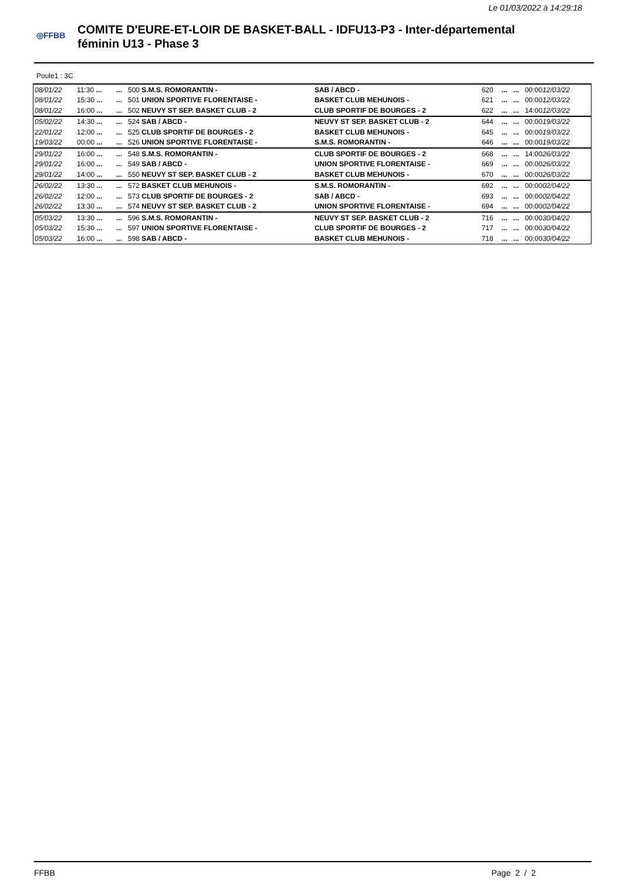Le 01/03/2022 à 14:29:18
◎FFBB
COMITE D'EURE-ET-LOIR DE BASKET-BALL - IDFU13-P3 - Inter-départemental féminin U13 - Phase 3
Poule1 : 3C
| 08/01/22 | 11:30 ... | ... | 500 S.M.S. ROMORANTIN - | SAB / ABCD - | 620 | ... | ... | 00:00 12/03/22 |
| 08/01/22 | 15:30 ... | ... | 501 UNION SPORTIVE FLORENTAISE - | BASKET CLUB MEHUNOIS - | 621 | ... | ... | 00:00 12/03/22 |
| 08/01/22 | 16:00 ... | ... | 502 NEUVY ST SEP. BASKET CLUB - 2 | CLUB SPORTIF DE BOURGES - 2 | 622 | ... | ... | 14:00 12/03/22 |
| 05/02/22 | 14:30 ... | ... | 524 SAB / ABCD - | NEUVY ST SEP. BASKET CLUB - 2 | 644 | ... | ... | 00:00 19/03/22 |
| 22/01/22 | 12:00 ... | ... | 525 CLUB SPORTIF DE BOURGES - 2 | BASKET CLUB MEHUNOIS - | 645 | ... | ... | 00:00 19/03/22 |
| 19/03/22 | 00:00 ... | ... | 526 UNION SPORTIVE FLORENTAISE - | S.M.S. ROMORANTIN - | 646 | ... | ... | 00:00 19/03/22 |
| 29/01/22 | 16:00 ... | ... | 548 S.M.S. ROMORANTIN - | CLUB SPORTIF DE BOURGES - 2 | 668 | ... | ... | 14:00 26/03/22 |
| 29/01/22 | 16:00 ... | ... | 549 SAB / ABCD - | UNION SPORTIVE FLORENTAISE - | 669 | ... | ... | 00:00 26/03/22 |
| 29/01/22 | 14:00 ... | ... | 550 NEUVY ST SEP. BASKET CLUB - 2 | BASKET CLUB MEHUNOIS - | 670 | ... | ... | 00:00 26/03/22 |
| 26/02/22 | 13:30 ... | ... | 572 BASKET CLUB MEHUNOIS - | S.M.S. ROMORANTIN - | 692 | ... | ... | 00:00 02/04/22 |
| 26/02/22 | 12:00 ... | ... | 573 CLUB SPORTIF DE BOURGES - 2 | SAB / ABCD - | 693 | ... | ... | 00:00 02/04/22 |
| 26/02/22 | 13:30 ... | ... | 574 NEUVY ST SEP. BASKET CLUB - 2 | UNION SPORTIVE FLORENTAISE - | 694 | ... | ... | 00:00 02/04/22 |
| 05/03/22 | 13:30 ... | ... | 596 S.M.S. ROMORANTIN - | NEUVY ST SEP. BASKET CLUB - 2 | 716 | ... | ... | 00:00 30/04/22 |
| 05/03/22 | 15:30 ... | ... | 597 UNION SPORTIVE FLORENTAISE - | CLUB SPORTIF DE BOURGES - 2 | 717 | ... | ... | 00:00 30/04/22 |
| 05/03/22 | 16:00 ... | ... | 598 SAB / ABCD - | BASKET CLUB MEHUNOIS - | 718 | ... | ... | 00:00 30/04/22 |
FFBB Page 2 / 2